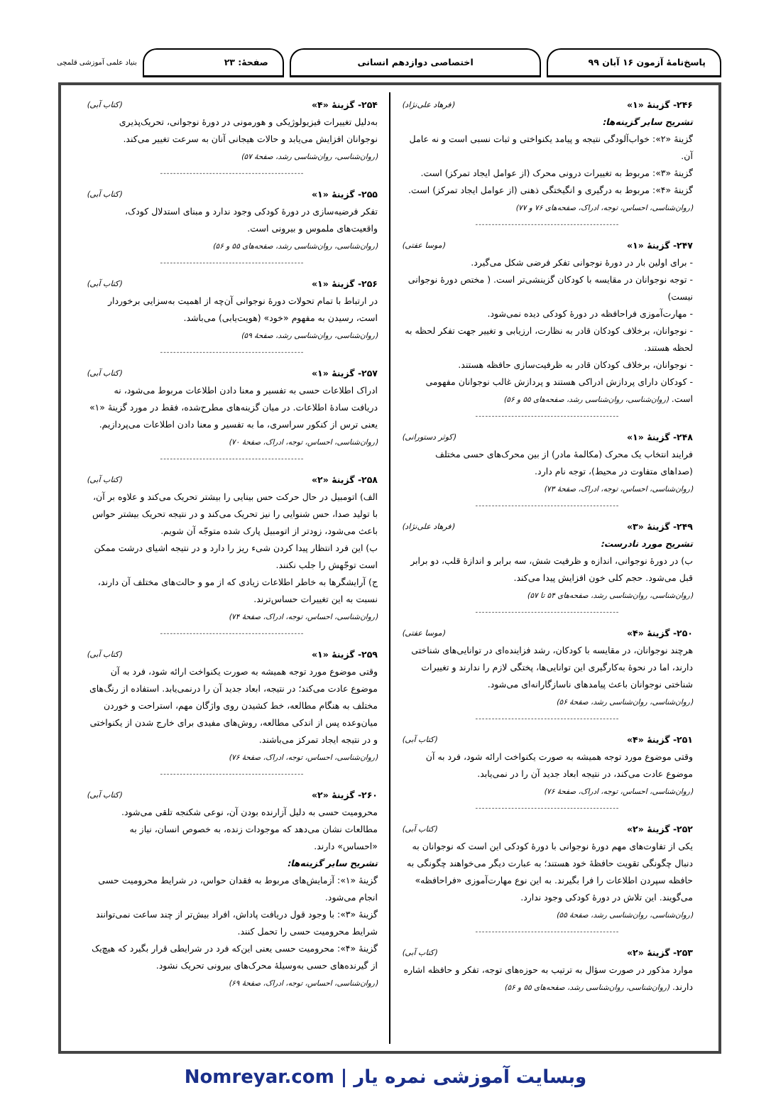پاسخ‌نامهٔ آزمون ۱۶ آبان ۹۹ اختصاصی دوازدهم انسانی صفحهٔ: ۲۳
بنیاد علمی آموزشی قلمچی
۲۴۶- گزینهٔ «۱» (فرهاد علی‌نژاد)
تشریح سایر گزینه‌ها:
گزینهٔ «۲»: خواب‌آلودگی نتیجه و پیامد یکنواختی و ثبات نسبی است و نه عامل آن.
گزینهٔ «۳»: مربوط به تغییرات درونی محرک (از عوامل ایجاد تمرکز) است.
گزینهٔ «۴»: مربوط به درگیری و انگیختگی ذهنی (از عوامل ایجاد تمرکز) است. (روان‌شناسی، احساس، توجه، ادراک، صفحه‌های ۷۶ و ۷۷)
--------------------------------------------
۲۴۷- گزینهٔ «۱» (موسا عفتی)
- برای اولین بار در دورهٔ نوجوانی تفکر فرضی شکل می‌گیرد.
- توجه نوجوانان در مقایسه با کودکان گزینشی‌تر است. ( مختص دورهٔ نوجوانی نیست)
- مهارت‌آموزی فراحافظه در دورهٔ کودکی دیده نمی‌شود.
- نوجوانان، برخلاف کودکان قادر به نظارت، ارزیابی و تغییر جهت تفکر لحظه به لحظه هستند.
- نوجوانان، برخلاف کودکان قادر به ظرفیت‌سازی حافظه هستند.
- کودکان دارای پردازش ادراکی هستند و پردازش غالب نوجوانان مفهومی است. (روان‌شناسی، روان‌شناسی رشد، صفحه‌های ۵۵ و ۵۶)
--------------------------------------------
۲۴۸- گزینهٔ «۱» (کوثر دستورانی)
فرایند انتخاب یک محرک (مکالمهٔ مادر) از بین محرک‌های حسی مختلف (صداهای متفاوت در محیط)، توجه نام دارد.
(روان‌شناسی، احساس، توجه، ادراک، صفحهٔ ۷۳)
--------------------------------------------
۲۴۹- گزینهٔ «۳» (فرهاد علی‌نژاد)
تشریح مورد نادرست:
ب) در دورهٔ نوجوانی، اندازه و ظرفیت شش، سه برابر و اندازهٔ قلب، دو برابر قبل می‌شود. حجم کلی خون افزایش پیدا می‌کند.
(روان‌شناسی، روان‌شناسی رشد، صفحه‌های ۵۴ تا ۵۷)
--------------------------------------------
۲۵۰- گزینهٔ «۴» (موسا عفتی)
هرچند نوجوانان، در مقایسه با کودکان، رشد فزاینده‌ای در توانایی‌های شناختی دارند، اما در نحوهٔ به‌کارگیری این توانایی‌ها، پختگی لازم را ندارند و تغییرات شناختی نوجوانان باعث پیامدهای ناسازگارانه‌ای می‌شود.
(روان‌شناسی، روان‌شناسی رشد، صفحهٔ ۵۶)
--------------------------------------------
۲۵۱- گزینهٔ «۴» (کتاب آبی)
وقتی موضوع مورد توجه همیشه به صورت یکنواخت ارائه شود، فرد به آن موضوع عادت می‌کند، در نتیجه ابعاد جدید آن را در نمی‌یابد.
(روان‌شناسی، احساس، توجه، ادراک، صفحهٔ ۷۶)
--------------------------------------------
۲۵۲- گزینهٔ «۲» (کتاب آبی)
یکی از تفاوت‌های مهم دورهٔ نوجوانی با دورهٔ کودکی این است که نوجوانان به دنبال چگونگی تقویت حافظهٔ خود هستند؛ به عبارت دیگر می‌خواهند چگونگی به حافظه سپردن اطلاعات را فرا بگیرند. به این نوع مهارت‌آموزی «فراحافظه» می‌گویند. این تلاش در دورهٔ کودکی وجود ندارد.
(روان‌شناسی، روان‌شناسی رشد، صفحهٔ ۵۵)
--------------------------------------------
۲۵۳- گزینهٔ «۲» (کتاب آبی)
موارد مذکور در صورت سؤال به ترتیب به حوزه‌های توجه، تفکر و حافظه اشاره دارند. (روان‌شناسی، روان‌شناسی رشد، صفحه‌های ۵۵ و ۵۶)
۲۵۴- گزینهٔ «۴» (کتاب آبی)
به‌دلیل تغییرات فیزیولوژیکی و هورمونی در دورهٔ نوجوانی، تحریک‌پذیری نوجوانان افزایش می‌یابد و حالات هیجانی آنان به سرعت تغییر می‌کند.
(روان‌شناسی، روان‌شناسی رشد، صفحهٔ ۵۷)
--------------------------------------------
۲۵۵- گزینهٔ «۱» (کتاب آبی)
تفکر فرضیه‌سازی در دورهٔ کودکی وجود ندارد و مبنای استدلال کودک، واقعیت‌های ملموس و بیرونی است.
(روان‌شناسی، روان‌شناسی رشد، صفحه‌های ۵۵ و ۵۶)
--------------------------------------------
۲۵۶- گزینهٔ «۱» (کتاب آبی)
در ارتباط با تمام تحولات دورهٔ نوجوانی آن‌چه از اهمیت به‌سزایی برخوردار است، رسیدن به مفهوم «خود» (هویت‌یابی) می‌باشد.
(روان‌شناسی، روان‌شناسی رشد، صفحهٔ ۵۹)
--------------------------------------------
۲۵۷- گزینهٔ «۱» (کتاب آبی)
ادراک اطلاعات حسی به تفسیر و معنا دادن اطلاعات مربوط می‌شود، نه دریافت سادهٔ اطلاعات. در میان گزینه‌های مطرح‌شده، فقط در مورد گزینهٔ «۱» یعنی ترس از کنکور سراسری، ما به تفسیر و معنا دادن اطلاعات می‌پردازیم.
(روان‌شناسی، احساس، توجه، ادراک، صفحهٔ ۷۰)
--------------------------------------------
۲۵۸- گزینهٔ «۲» (کتاب آبی)
الف) اتومبیل در حال حرکت حس بینایی را بیشتر تحریک می‌کند و علاوه بر آن، با تولید صدا، حس شنوایی را نیز تحریک می‌کند و در نتیجه تحریک بیشتر حواس باعث می‌شود، زودتر از اتومبیل پارک شده متوجّه آن شویم.
ب) این فرد انتظار پیدا کردن شیء ریز را دارد و در نتیجه اشیای درشت ممکن است توجّهش را جلب نکنند.
ج) آرایشگرها به خاطر اطلاعات زیادی که از مو و حالت‌های مختلف آن دارند، نسبت به این تغییرات حساس‌ترند.
(روان‌شناسی، احساس، توجه، ادراک، صفحهٔ ۷۴)
--------------------------------------------
۲۵۹- گزینهٔ «۱» (کتاب آبی)
وقتی موضوع مورد توجه همیشه به صورت یکنواخت ارائه شود، فرد به آن موضوع عادت می‌کند؛ در نتیجه، ابعاد جدید آن را درنمی‌یابد. استفاده از رنگ‌های مختلف به هنگام مطالعه، خط کشیدن روی واژگان مهم، استراحت و خوردن میان‌وعده پس از اندکی مطالعه، روش‌های مفیدی برای خارج شدن از یکنواختی و در نتیجه ایجاد تمرکز می‌باشند.
(روان‌شناسی، احساس، توجه، ادراک، صفحهٔ ۷۶)
--------------------------------------------
۲۶۰- گزینهٔ «۲» (کتاب آبی)
محرومیت حسی به دلیل آزارنده بودن آن، نوعی شکنجه تلقی می‌شود. مطالعات نشان می‌دهد که موجودات زنده، به خصوص انسان، نیاز به «احساس» دارند.
تشریح سایر گزینه‌ها:
گزینهٔ «۱»: آزمایش‌های مربوط به فقدان حواس، در شرایط محرومیت حسی انجام می‌شود.
گزینهٔ «۳»: با وجود قول دریافت پاداش، افراد بیش‌تر از چند ساعت نمی‌توانند شرایط محرومیت حسی را تحمل کنند.
گزینهٔ «۴»: محرومیت حسی یعنی این‌که فرد در شرایطی قرار بگیرد که هیچ‌یک از گیرنده‌های حسی به‌وسیلهٔ محرک‌های بیرونی تحریک نشود.
(روان‌شناسی، احساس، توجه، ادراک، صفحهٔ ۶۹)
وبسایت آموزشی نمره یار | Nomreyar.com